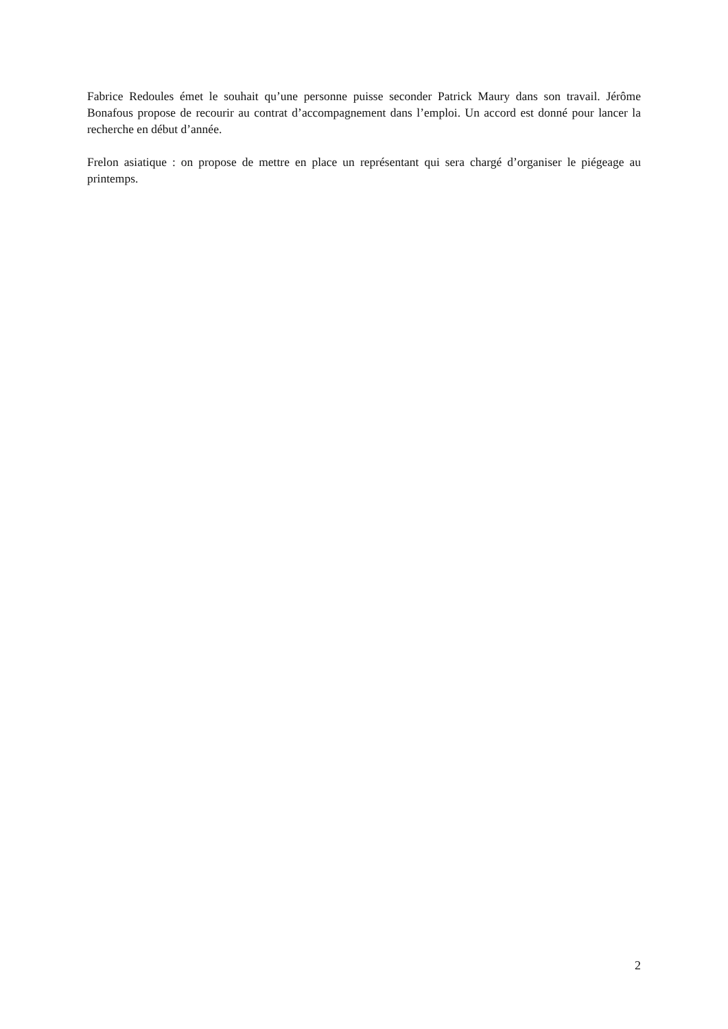Fabrice Redoules émet le souhait qu’une personne puisse seconder Patrick Maury dans son travail. Jérôme Bonafous propose de recourir au contrat d’accompagnement dans l’emploi. Un accord est donné pour lancer la recherche en début d’année.
Frelon asiatique : on propose de mettre en place un représentant qui sera chargé d’organiser le piégeage au printemps.
2